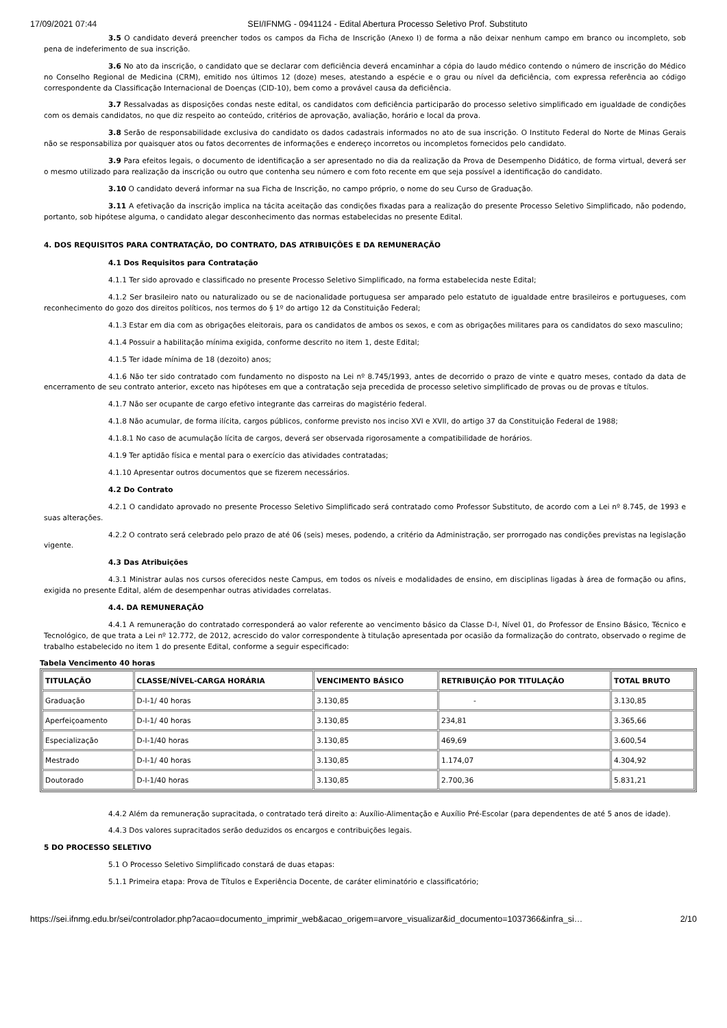17/09/2021 07:44 SEI/IFNMG - 0941124 - Edital Abertura Processo Seletivo Prof. Substituto
3.5 O candidato deverá preencher todos os campos da Ficha de Inscrição (Anexo I) de forma a não deixar nenhum campo em branco ou incompleto, sob pena de indeferimento de sua inscrição.
3.6 No ato da inscrição, o candidato que se declarar com deficiência deverá encaminhar a cópia do laudo médico contendo o número de inscrição do Médico no Conselho Regional de Medicina (CRM), emitido nos últimos 12 (doze) meses, atestando a espécie e o grau ou nível da deficiência, com expressa referência ao código correspondente da Classificação Internacional de Doenças (CID-10), bem como a provável causa da deficiência.
3.7 Ressalvadas as disposições condas neste edital, os candidatos com deficiência participarão do processo seletivo simplificado em igualdade de condições com os demais candidatos, no que diz respeito ao conteúdo, critérios de aprovação, avaliação, horário e local da prova.
3.8 Serão de responsabilidade exclusiva do candidato os dados cadastrais informados no ato de sua inscrição. O Instituto Federal do Norte de Minas Gerais não se responsabiliza por quaisquer atos ou fatos decorrentes de informações e endereço incorretos ou incompletos fornecidos pelo candidato.
3.9 Para efeitos legais, o documento de identificação a ser apresentado no dia da realização da Prova de Desempenho Didático, de forma virtual, deverá ser o mesmo utilizado para realização da inscrição ou outro que contenha seu número e com foto recente em que seja possível a identificação do candidato.
3.10 O candidato deverá informar na sua Ficha de Inscrição, no campo próprio, o nome do seu Curso de Graduação.
3.11 A efetivação da inscrição implica na tácita aceitação das condições fixadas para a realização do presente Processo Seletivo Simplificado, não podendo, portanto, sob hipótese alguma, o candidato alegar desconhecimento das normas estabelecidas no presente Edital.
4. DOS REQUISITOS PARA CONTRATAÇÃO, DO CONTRATO, DAS ATRIBUIÇÕES E DA REMUNERAÇÃO
4.1 Dos Requisitos para Contratação
4.1.1 Ter sido aprovado e classificado no presente Processo Seletivo Simplificado, na forma estabelecida neste Edital;
4.1.2 Ser brasileiro nato ou naturalizado ou se de nacionalidade portuguesa ser amparado pelo estatuto de igualdade entre brasileiros e portugueses, com reconhecimento do gozo dos direitos políticos, nos termos do § 1º do artigo 12 da Constituição Federal;
4.1.3 Estar em dia com as obrigações eleitorais, para os candidatos de ambos os sexos, e com as obrigações militares para os candidatos do sexo masculino;
4.1.4 Possuir a habilitação mínima exigida, conforme descrito no item 1, deste Edital;
4.1.5 Ter idade mínima de 18 (dezoito) anos;
4.1.6 Não ter sido contratado com fundamento no disposto na Lei nº 8.745/1993, antes de decorrido o prazo de vinte e quatro meses, contado da data de encerramento de seu contrato anterior, exceto nas hipóteses em que a contratação seja precedida de processo seletivo simplificado de provas ou de provas e títulos.
4.1.7 Não ser ocupante de cargo efetivo integrante das carreiras do magistério federal.
4.1.8 Não acumular, de forma ilícita, cargos públicos, conforme previsto nos inciso XVI e XVII, do artigo 37 da Constituição Federal de 1988;
4.1.8.1 No caso de acumulação lícita de cargos, deverá ser observada rigorosamente a compatibilidade de horários.
4.1.9 Ter aptidão física e mental para o exercício das atividades contratadas;
4.1.10 Apresentar outros documentos que se fizerem necessários.
4.2 Do Contrato
4.2.1 O candidato aprovado no presente Processo Seletivo Simplificado será contratado como Professor Substituto, de acordo com a Lei nº 8.745, de 1993 e suas alterações.
4.2.2 O contrato será celebrado pelo prazo de até 06 (seis) meses, podendo, a critério da Administração, ser prorrogado nas condições previstas na legislação vigente.
4.3 Das Atribuições
4.3.1 Ministrar aulas nos cursos oferecidos neste Campus, em todos os níveis e modalidades de ensino, em disciplinas ligadas à área de formação ou afins, exigida no presente Edital, além de desempenhar outras atividades correlatas.
4.4. DA REMUNERAÇÃO
4.4.1 A remuneração do contratado corresponderá ao valor referente ao vencimento básico da Classe D-I, Nível 01, do Professor de Ensino Básico, Técnico e Tecnológico, de que trata a Lei nº 12.772, de 2012, acrescido do valor correspondente à titulação apresentada por ocasião da formalização do contrato, observado o regime de trabalho estabelecido no item 1 do presente Edital, conforme a seguir especificado:
Tabela Vencimento 40 horas
| TITULAÇÃO | CLASSE/NÍVEL-CARGA HORÁRIA | VENCIMENTO BÁSICO | RETRIBUIÇÃO POR TITULAÇÃO | TOTAL BRUTO |
| --- | --- | --- | --- | --- |
| Graduação | D-I-1/ 40 horas | 3.130,85 | - | 3.130,85 |
| Aperfeiçoamento | D-I-1/ 40 horas | 3.130,85 | 234,81 | 3.365,66 |
| Especialização | D-I-1/40 horas | 3.130,85 | 469,69 | 3.600,54 |
| Mestrado | D-I-1/ 40 horas | 3.130,85 | 1.174,07 | 4.304,92 |
| Doutorado | D-I-1/40 horas | 3.130,85 | 2.700,36 | 5.831,21 |
4.4.2 Além da remuneração supracitada, o contratado terá direito a: Auxílio-Alimentação e Auxílio Pré-Escolar (para dependentes de até 5 anos de idade).
4.4.3 Dos valores supracitados serão deduzidos os encargos e contribuições legais.
5 DO PROCESSO SELETIVO
5.1 O Processo Seletivo Simplificado constará de duas etapas:
5.1.1 Primeira etapa: Prova de Títulos e Experiência Docente, de caráter eliminatório e classificatório;
https://sei.ifnmg.edu.br/sei/controlador.php?acao=documento_imprimir_web&acao_origem=arvore_visualizar&id_documento=1037366&infra_si… 2/10